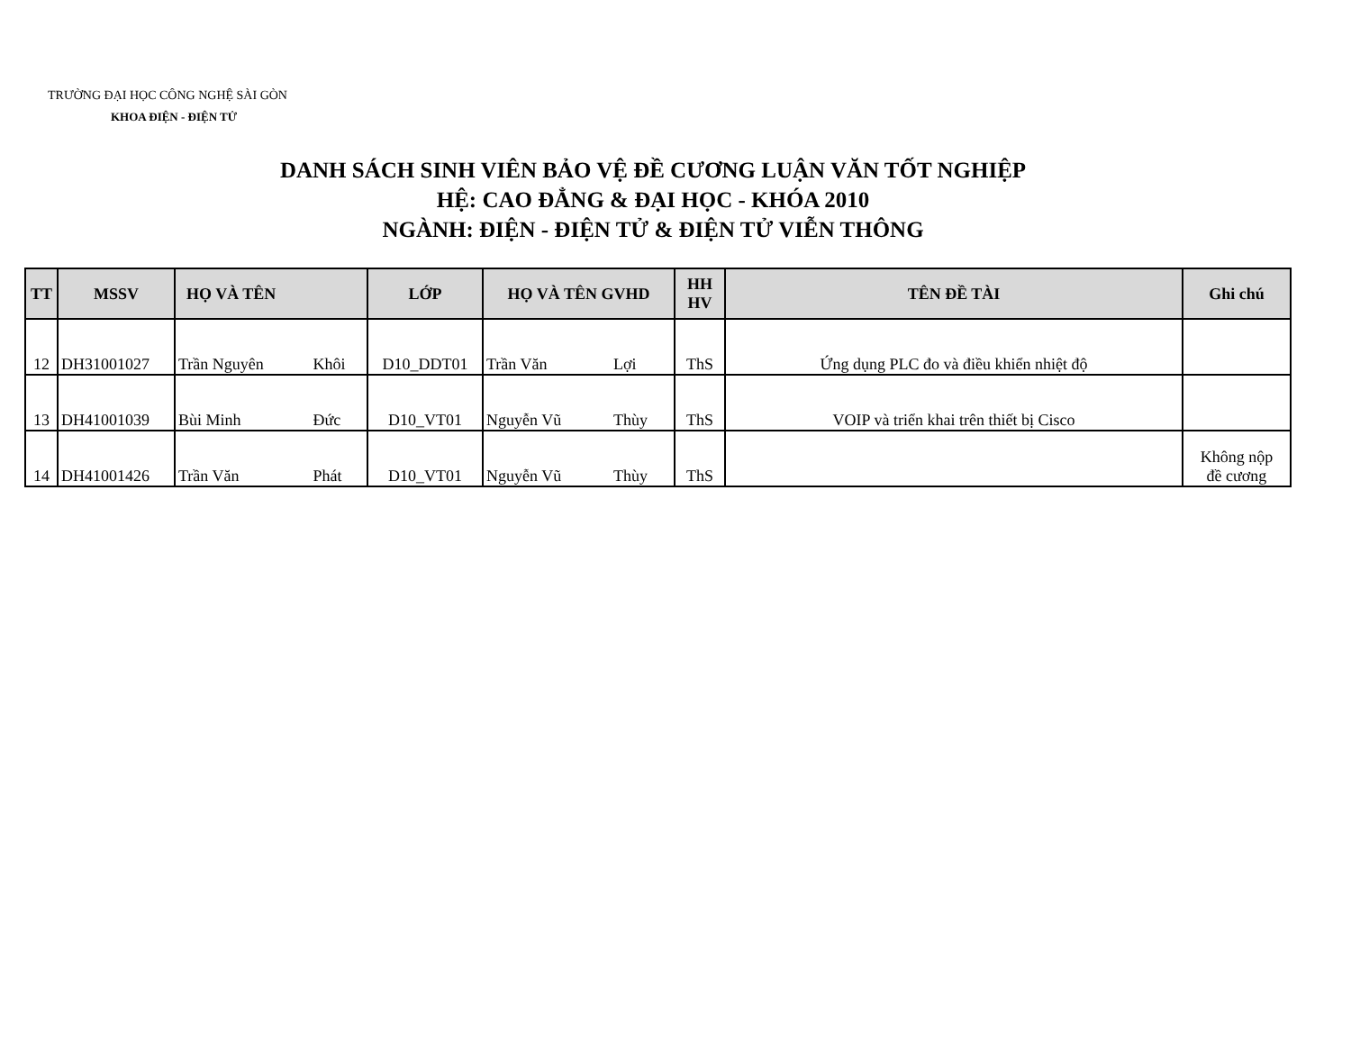TRƯỜNG ĐẠI HỌC CÔNG NGHỆ SÀI GÒN
KHOA ĐIỆN - ĐIỆN TỬ
DANH SÁCH SINH VIÊN BẢO VỆ ĐỀ CƯƠNG LUẬN VĂN TỐT NGHIỆP
HỆ: CAO ĐẲNG & ĐẠI HỌC - KHÓA 2010
NGÀNH: ĐIỆN - ĐIỆN TỬ & ĐIỆN TỬ VIỄN THÔNG
| TT | MSSV | HỌ VÀ TÊN | | LỚP | HỌ VÀ TÊN GVHD | | HH HV | TÊN ĐỀ TÀI | Ghi chú |
| --- | --- | --- | --- | --- | --- | --- | --- | --- | --- |
| 12 | DH31001027 | Trần Nguyên | Khôi | D10_DDT01 | Trần Văn | Lợi | ThS | Ứng dụng PLC đo và điều khiển nhiệt độ | |
| 13 | DH41001039 | Bùi Minh | Đức | D10_VT01 | Nguyễn Vũ | Thùy | ThS | VOIP và triển khai trên thiết bị Cisco | |
| 14 | DH41001426 | Trần Văn | Phát | D10_VT01 | Nguyễn Vũ | Thùy | ThS | | Không nộp đề cương |